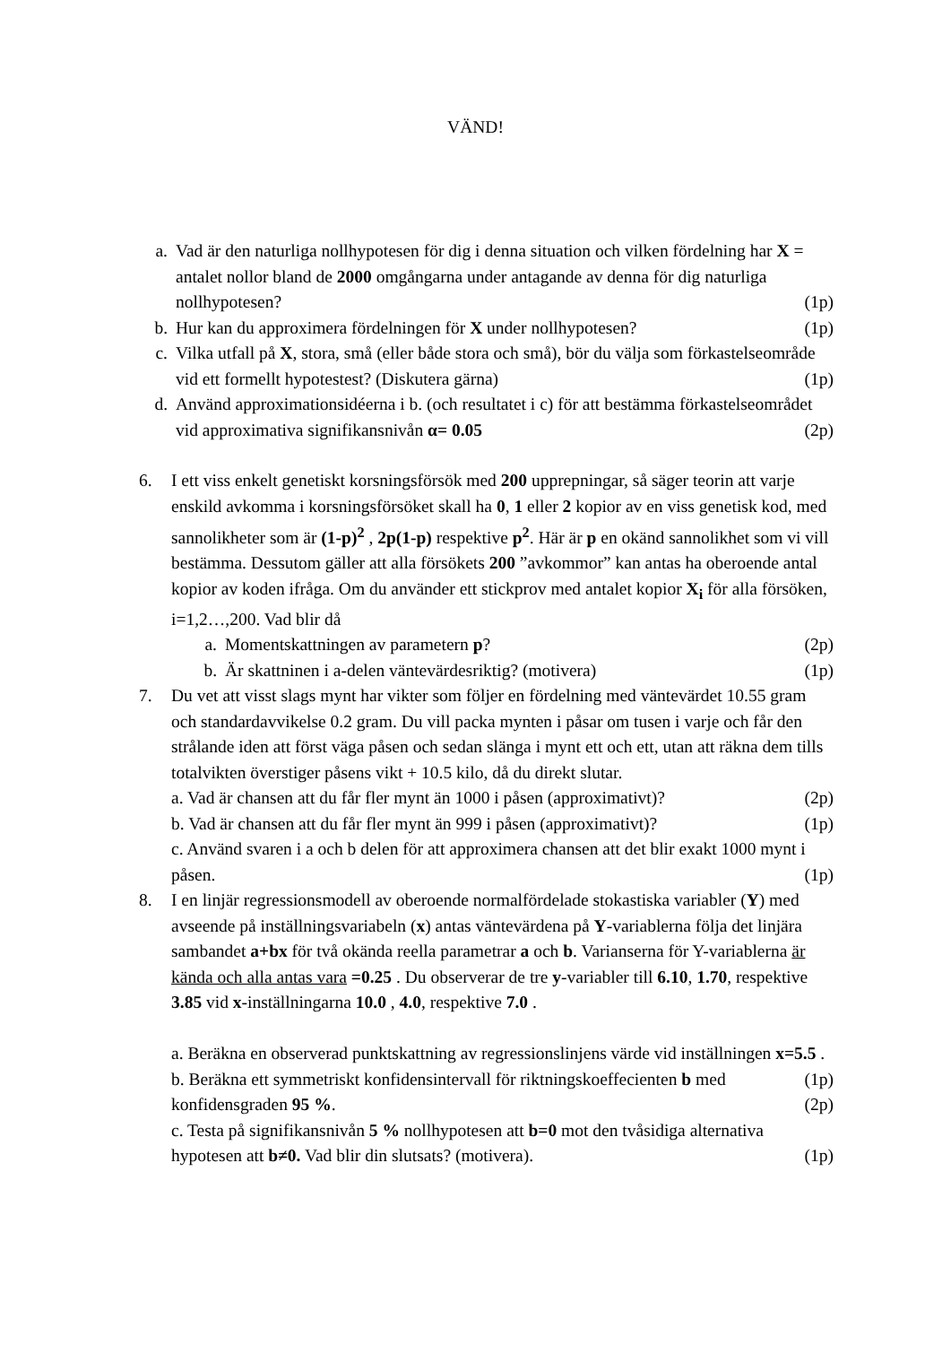VÄND!
a. Vad är den naturliga nollhypotesen för dig i denna situation och vilken fördelning har X = antalet nollor bland de 2000 omgångarna under antagande av denna för dig naturliga nollhypotesen? (1p)
b. Hur kan du approximera fördelningen för X under nollhypotesen? (1p)
c. Vilka utfall på X, stora, små (eller både stora och små), bör du välja som förkastelseområde vid ett formellt hypotestest? (Diskutera gärna) (1p)
d. Använd approximationsidéerna i b. (och resultatet i c) för att bestämma förkastelseområdet vid approximativa signifikansnivån α= 0.05 (2p)
6. I ett viss enkelt genetiskt korsningsförsök med 200 upprepningar, så säger teorin att varje enskild avkomma i korsningsförsöket skall ha 0, 1 eller 2 kopior av en viss genetisk kod, med sannolikheter som är (1-p)<sup>2</sup> , 2p(1-p) respektive p<sup>2</sup>. Här är p en okänd sannolikhet som vi vill bestämma. Dessutom gäller att alla försökets 200 ”avkommor” kan antas ha oberoende antal kopior av koden ifråga. Om du använder ett stickprov med antalet kopior X<sub>i</sub> för alla försöken, i=1,2…,200. Vad blir då
a. Momentskattningen av parametern p? (2p)
b. Är skattninen i a-delen väntevärdesriktig? (motivera) (1p)
7. Du vet att visst slags mynt har vikter som följer en fördelning med väntevärdet 10.55 gram och standardavvikelse 0.2 gram. Du vill packa mynten i påsar om tusen i varje och får den strålande iden att först väga påsen och sedan slänga i mynt ett och ett, utan att räkna dem tills totalvikten överstiger påsens vikt + 10.5 kilo, då du direkt slutar.
a. Vad är chansen att du får fler mynt än 1000 i påsen (approximativt)? (2p)
b. Vad är chansen att du får fler mynt än 999 i påsen (approximativt)? (1p)
c. Använd svaren i a och b delen för att approximera chansen att det blir exakt 1000 mynt i påsen. (1p)
8. I en linjär regressionsmodell av oberoende normalfördelade stokastiska variabler (Y) med avseende på inställningsvariabeln (x) antas väntevärdena på Y-variablerna följa det linjära sambandet a+bx för två okända reella parametrar a och b. Varianserna för Y-variablerna är kända och alla antas vara =0.25 . Du observerar de tre y-variabler till 6.10, 1.70, respektive 3.85 vid x-inställningarna 10.0 , 4.0, respektive 7.0 .
a. Beräkna en observerad punktskattning av regressionslinjens värde vid inställningen x=5.5 . (1p)
b. Beräkna ett symmetriskt konfidensintervall för riktningskoeffecienten b med konfidensgraden 95 %. (2p)
c. Testa på signifikansnivån 5 % nollhypotesen att b=0 mot den tvåsidiga alternativa hypotesen att b≠0. Vad blir din slutsats? (motivera). (1p)